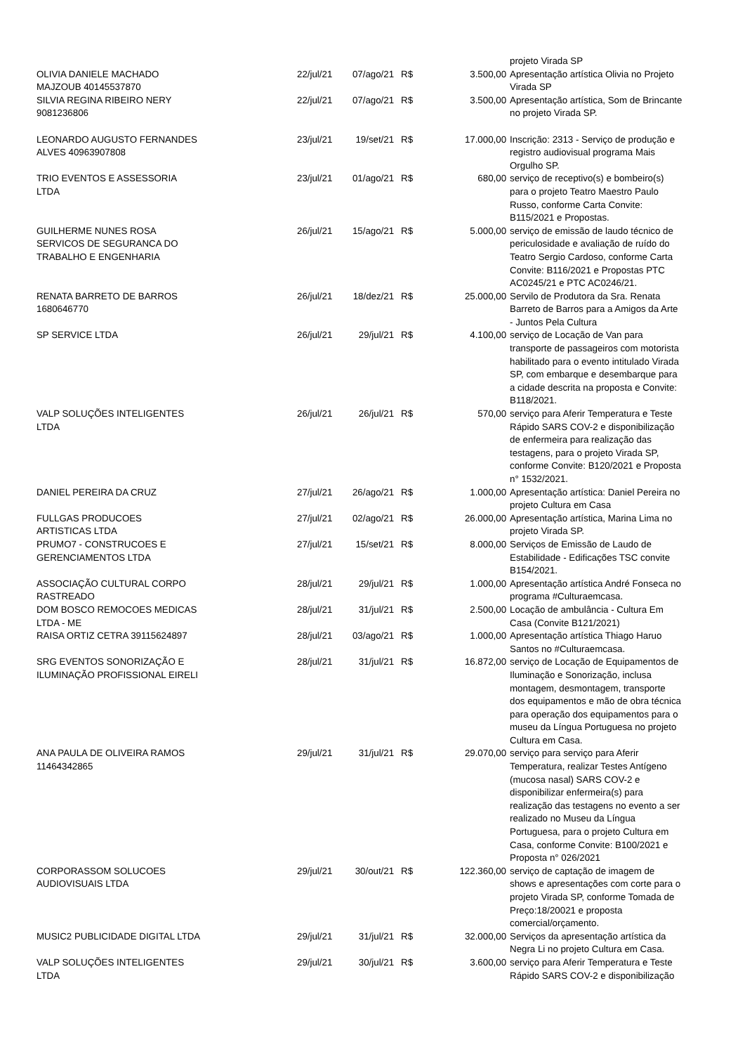| | | | | | projeto Virada SP |
| OLIVIA DANIELE MACHADO MAJZOUB 40145537870 | 22/jul/21 | 07/ago/21 | R$ | 3.500,00 | Apresentação artística Olivia no Projeto Virada SP |
| SILVIA REGINA RIBEIRO NERY 9081236806 | 22/jul/21 | 07/ago/21 | R$ | 3.500,00 | Apresentação artística, Som de Brincante no projeto Virada SP. |
| LEONARDO AUGUSTO FERNANDES ALVES 40963907808 | 23/jul/21 | 19/set/21 | R$ | 17.000,00 | Inscrição: 2313 - Serviço de produção e registro audiovisual programa Mais Orgulho SP. |
| TRIO EVENTOS E ASSESSORIA LTDA | 23/jul/21 | 01/ago/21 | R$ | 680,00 | serviço de receptivo(s) e bombeiro(s) para o projeto Teatro Maestro Paulo Russo, conforme Carta Convite: B115/2021 e Propostas. |
| GUILHERME NUNES ROSA SERVICOS DE SEGURANCA DO TRABALHO E ENGENHARIA | 26/jul/21 | 15/ago/21 | R$ | 5.000,00 | serviço de emissão de laudo técnico de periculosidade e avaliação de ruído do Teatro Sergio Cardoso, conforme Carta Convite: B116/2021 e Propostas PTC AC0245/21 e PTC AC0246/21. |
| RENATA BARRETO DE BARROS 1680646770 | 26/jul/21 | 18/dez/21 | R$ | 25.000,00 | Servilo de Produtora da Sra. Renata Barreto de Barros para a Amigos da Arte - Juntos Pela Cultura |
| SP SERVICE LTDA | 26/jul/21 | 29/jul/21 | R$ | 4.100,00 | serviço de Locação de Van para transporte de passageiros com motorista habilitado para o evento intitulado Virada SP, com embarque e desembarque para a cidade descrita na proposta e Convite: B118/2021. |
| VALP SOLUÇÕES INTELIGENTES LTDA | 26/jul/21 | 26/jul/21 | R$ | 570,00 | serviço para Aferir Temperatura e Teste Rápido SARS COV-2 e disponibilização de enfermeira para realização das testagens, para o projeto Virada SP, conforme Convite: B120/2021 e Proposta n° 1532/2021. |
| DANIEL PEREIRA DA CRUZ | 27/jul/21 | 26/ago/21 | R$ | 1.000,00 | Apresentação artística: Daniel Pereira no projeto Cultura em Casa |
| FULLGAS PRODUCOES ARTISTICAS LTDA | 27/jul/21 | 02/ago/21 | R$ | 26.000,00 | Apresentação artística, Marina Lima no projeto Virada SP. |
| PRUMO7 - CONSTRUCOES E GERENCIAMENTOS LTDA | 27/jul/21 | 15/set/21 | R$ | 8.000,00 | Serviços de Emissão de Laudo de Estabilidade - Edificações TSC convite B154/2021. |
| ASSOCIAÇÃO CULTURAL CORPO RASTREADO | 28/jul/21 | 29/jul/21 | R$ | 1.000,00 | Apresentação artística André Fonseca no programa #Culturaemcasa. |
| DOM BOSCO REMOCOES MEDICAS LTDA - ME | 28/jul/21 | 31/jul/21 | R$ | 2.500,00 | Locação de ambulância - Cultura Em Casa (Convite B121/2021) |
| RAISA ORTIZ CETRA 39115624897 | 28/jul/21 | 03/ago/21 | R$ | 1.000,00 | Apresentação artística Thiago Haruo Santos no #Culturaemcasa. |
| SRG EVENTOS SONORIZAÇÃO E ILUMINAÇÃO PROFISSIONAL EIRELI | 28/jul/21 | 31/jul/21 | R$ | 16.872,00 | serviço de Locação de Equipamentos de Iluminação e Sonorização, inclusa montagem, desmontagem, transporte dos equipamentos e mão de obra técnica para operação dos equipamentos para o museu da Língua Portuguesa no projeto Cultura em Casa. |
| ANA PAULA DE OLIVEIRA RAMOS 11464342865 | 29/jul/21 | 31/jul/21 | R$ | 29.070,00 | serviço para serviço para Aferir Temperatura, realizar Testes Antígeno (mucosa nasal) SARS COV-2 e disponibilizar enfermeira(s) para realização das testagens no evento a ser realizado no Museu da Língua Portuguesa, para o projeto Cultura em Casa, conforme Convite: B100/2021 e Proposta n° 026/2021 |
| CORPORASSOM SOLUCOES AUDIOVISUAIS LTDA | 29/jul/21 | 30/out/21 | R$ | 122.360,00 | serviço de captação de imagem de shows e apresentações com corte para o projeto Virada SP, conforme Tomada de Preço:18/20021 e proposta comercial/orçamento. |
| MUSIC2 PUBLICIDADE DIGITAL LTDA | 29/jul/21 | 31/jul/21 | R$ | 32.000,00 | Serviços da apresentação artística da Negra Li no projeto Cultura em Casa. |
| VALP SOLUÇÕES INTELIGENTES LTDA | 29/jul/21 | 30/jul/21 | R$ | 3.600,00 | serviço para Aferir Temperatura e Teste Rápido SARS COV-2 e disponibilização |